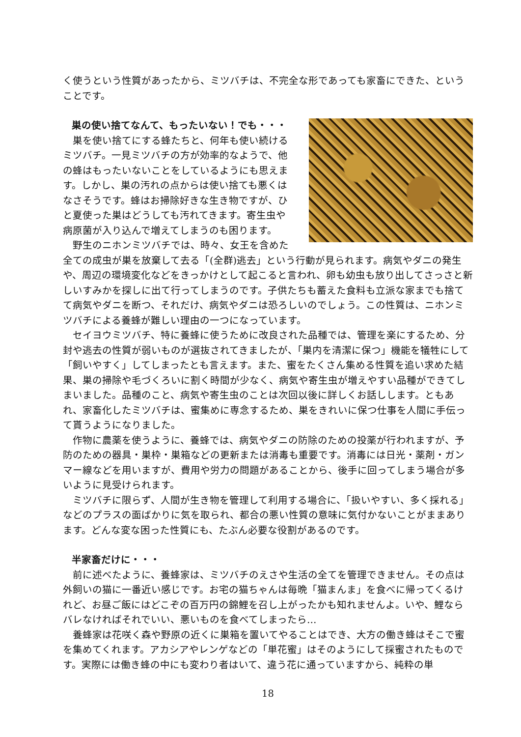く使うという性質があったから、ミツバチは、不完全な形であっても家畜にできた、ということです。
巣の使い捨てなんて、もったいない！でも・・・
巣を使い捨てにする蜂たちと、何年も使い続けるミツバチ。一見ミツバチの方が効率的なようで、他の蜂はもったいないことをしているようにも思えます。しかし、巣の汚れの点からは使い捨ても悪くはなさそうです。蜂はお掃除好きな生き物ですが、ひと夏使った巣はどうしても汚れてきます。寄生虫や病原菌が入り込んで増えてしまうのも困ります。
野生のニホンミツバチでは、時々、女王を含めた全ての成虫が巣を放棄して去る「(全群)逃去」という行動が見られます。病気やダニの発生や、周辺の環境変化などをきっかけとして起こると言われ、卵も幼虫も放り出してさっさと新しいすみかを探しに出て行ってしまうのです。子供たちも蓄えた食料も立派な家までも捨てて病気やダニを断つ、それだけ、病気やダニは恐ろしいのでしょう。この性質は、ニホンミツバチによる養蜂が難しい理由の一つになっています。
セイヨウミツバチ、特に養蜂に使うために改良された品種では、管理を楽にするため、分封や逃去の性質が弱いものが選抜されてきましたが、「巣内を清潔に保つ」機能を犠牲にして「飼いやすく」してしまったとも言えます。また、蜜をたくさん集める性質を追い求めた結果、巣の掃除や毛づくろいに割く時間が少なく、病気や寄生虫が増えやすい品種ができてしまいました。品種のこと、病気や寄生虫のことは次回以後に詳しくお話しします。ともあれ、家畜化したミツバチは、蜜集めに専念するため、巣をきれいに保つ仕事を人間に手伝って貰うようになりました。
作物に農薬を使うように、養蜂では、病気やダニの防除のための投薬が行われますが、予防のための器具・巣枠・巣箱などの更新または消毒も重要です。消毒には日光・薬剤・ガンマー線などを用いますが、費用や労力の問題があることから、後手に回ってしまう場合が多いように見受けられます。
ミツバチに限らず、人間が生き物を管理して利用する場合に、「扱いやすい、多く採れる」などのプラスの面ばかりに気を取られ、都合の悪い性質の意味に気付かないことがままあります。どんな変な困った性質にも、たぶん必要な役割があるのです。
半家畜だけに・・・
前に述べたように、養蜂家は、ミツバチのえさや生活の全てを管理できません。その点は外飼いの猫に一番近い感じです。お宅の猫ちゃんは毎晩「猫まんま」を食べに帰ってくるけれど、お昼ご飯にはどこぞの百万円の錦鯉を召し上がったかも知れませんよ。いや、鯉ならバレなければそれでいい、悪いものを食べてしまったら…
養蜂家は花咲く森や野原の近くに巣箱を置いてやることはでき、大方の働き蜂はそこで蜜を集めてくれます。アカシアやレンゲなどの「単花蜜」はそのようにして採蜜されたものです。実際には働き蜂の中にも変わり者はいて、違う花に通っていますから、純粋の単
18